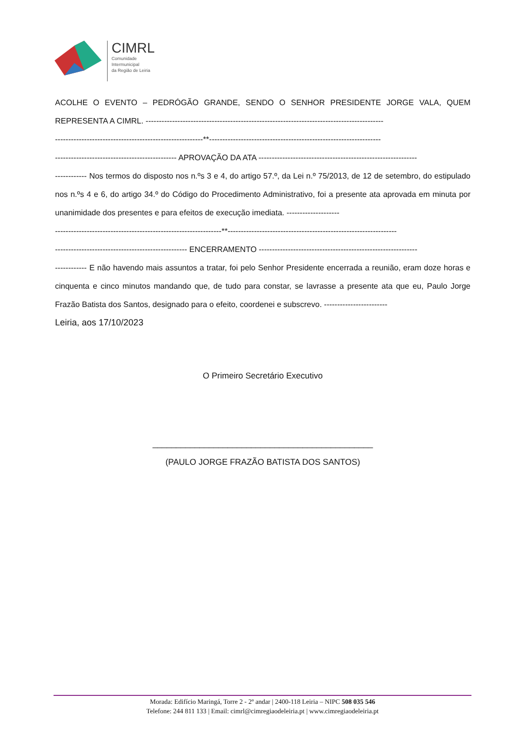CIMRL
Comunidade
Intermunicipal
da Região de Leiria
ACOLHE O EVENTO – PEDRÓGÃO GRANDE, SENDO O SENHOR PRESIDENTE JORGE VALA, QUEM REPRESENTA A CIMRL. ------------------------------------------------------------------------------------------
--------------------------------------------------------**-----------------------------------------------------------------
---------------------------------------------- APROVAÇÃO DA ATA ------------------------------------------------------------
------------ Nos termos do disposto nos n.ºs 3 e 4, do artigo 57.º, da Lei n.º 75/2013, de 12 de setembro, do estipulado nos n.ºs 4 e 6, do artigo 34.º do Código do Procedimento Administrativo, foi a presente ata aprovada em minuta por unanimidade dos presentes e para efeitos de execução imediata. --------------------
---------------------------------------------------------------**----------------------------------------------------------------
-------------------------------------------------- ENCERRAMENTO ------------------------------------------------------------
------------ E não havendo mais assuntos a tratar, foi pelo Senhor Presidente encerrada a reunião, eram doze horas e cinquenta e cinco minutos mandando que, de tudo para constar, se lavrasse a presente ata que eu, Paulo Jorge Frazão Batista dos Santos, designado para o efeito, coordenei e subscrevo. ------------------------
Leiria, aos 17/10/2023
O Primeiro Secretário Executivo
_______________________________________________
(PAULO JORGE FRAZÃO BATISTA DOS SANTOS)
Morada: Edifício Maringá, Torre 2 - 2º andar | 2400-118 Leiria – NIPC 508 035 546
Telefone: 244 811 133 | Email: cimrl@cimregiaodeleiria.pt | www.cimregiaodeleiria.pt